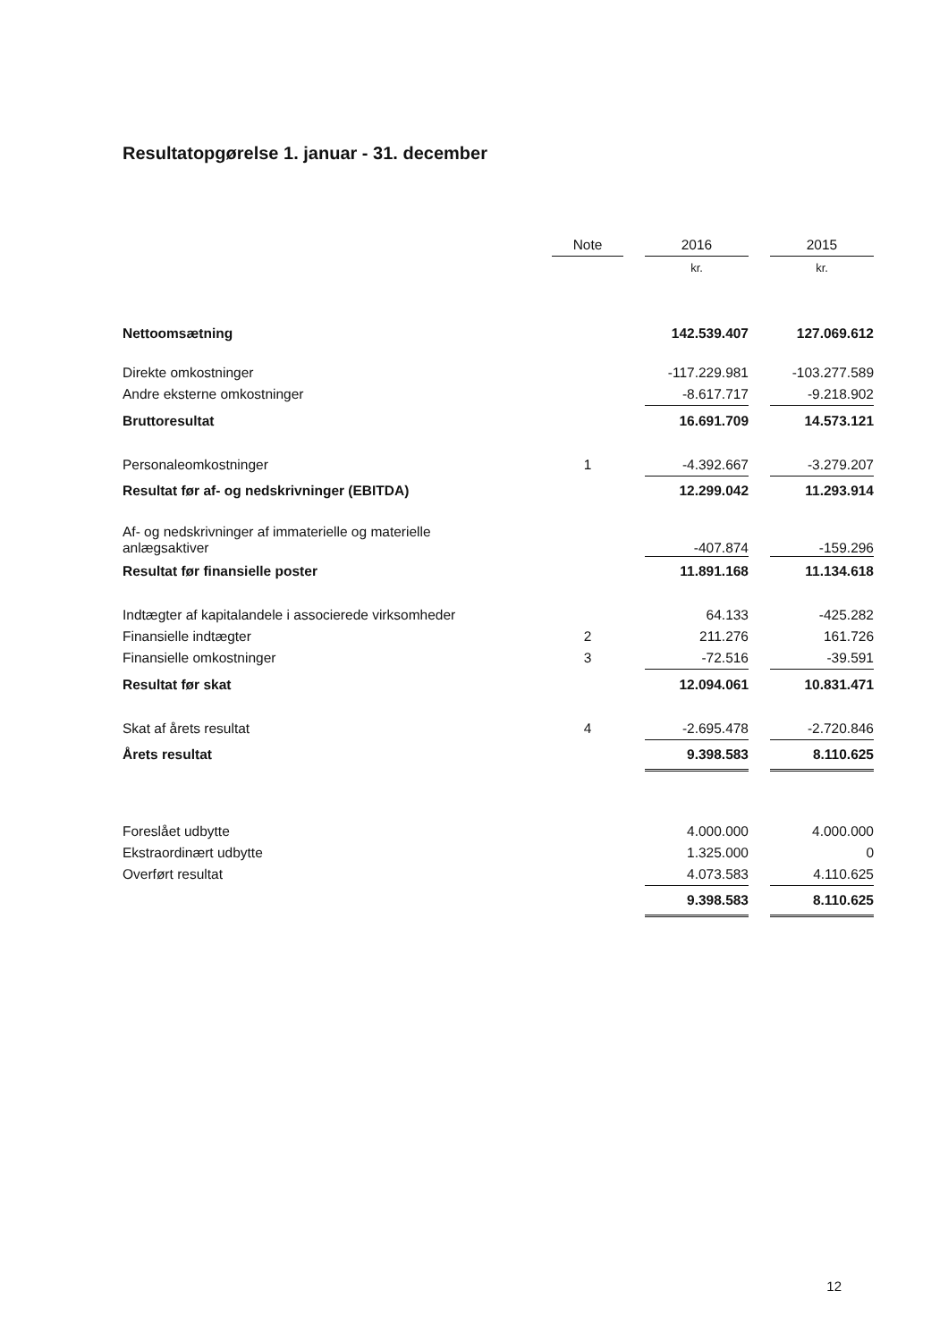Resultatopgørelse 1. januar - 31. december
| | Note | | 2016 | | 2015 |
| --- | --- | --- | --- | --- | --- |
| | | | kr. | | kr. |
| Nettoomsætning | | | 142.539.407 | | 127.069.612 |
| Direkte omkostninger | | | -117.229.981 | | -103.277.589 |
| Andre eksterne omkostninger | | | -8.617.717 | | -9.218.902 |
| Bruttoresultat | | | 16.691.709 | | 14.573.121 |
| Personaleomkostninger | 1 | | -4.392.667 | | -3.279.207 |
| Resultat før af- og nedskrivninger (EBITDA) | | | 12.299.042 | | 11.293.914 |
| Af- og nedskrivninger af immaterielle og materielle anlægsaktiver | | | -407.874 | | -159.296 |
| Resultat før finansielle poster | | | 11.891.168 | | 11.134.618 |
| Indtægter af kapitalandele i associerede virksomheder | | | 64.133 | | -425.282 |
| Finansielle indtægter | 2 | | 211.276 | | 161.726 |
| Finansielle omkostninger | 3 | | -72.516 | | -39.591 |
| Resultat før skat | | | 12.094.061 | | 10.831.471 |
| Skat af årets resultat | 4 | | -2.695.478 | | -2.720.846 |
| Årets resultat | | | 9.398.583 | | 8.110.625 |
| Foreslået udbytte | | | 4.000.000 | | 4.000.000 |
| Ekstraordinært udbytte | | | 1.325.000 | | 0 |
| Overført resultat | | | 4.073.583 | | 4.110.625 |
| | | | 9.398.583 | | 8.110.625 |
12